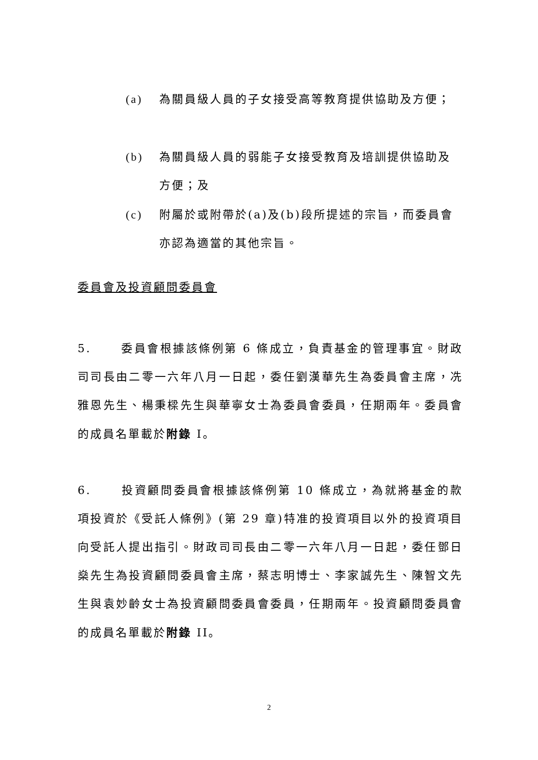(a) 為關員級人員的子女接受高等教育提供協助及方便；
(b) 為關員級人員的弱能子女接受教育及培訓提供協助及方便；及
(c) 附屬於或附帶於(a)及(b)段所提述的宗旨，而委員會亦認為適當的其他宗旨。
委員會及投資顧問委員會
5. 委員會根據該條例第 6 條成立，負責基金的管理事宜。財政司司長由二零一六年八月一日起，委任劉漢華先生為委員會主席，冼雅恩先生、楊秉樑先生與華寧女士為委員會委員，任期兩年。委員會的成員名單載於附錄 I。
6. 投資顧問委員會根據該條例第 10 條成立，為就將基金的款項投資於《受託人條例》(第 29 章)特准的投資項目以外的投資項目向受託人提出指引。財政司司長由二零一六年八月一日起，委任鄧日燊先生為投資顧問委員會主席，蔡志明博士、李家誠先生、陳智文先生與袁妙齡女士為投資顧問委員會委員，任期兩年。投資顧問委員會的成員名單載於附錄 II。
2